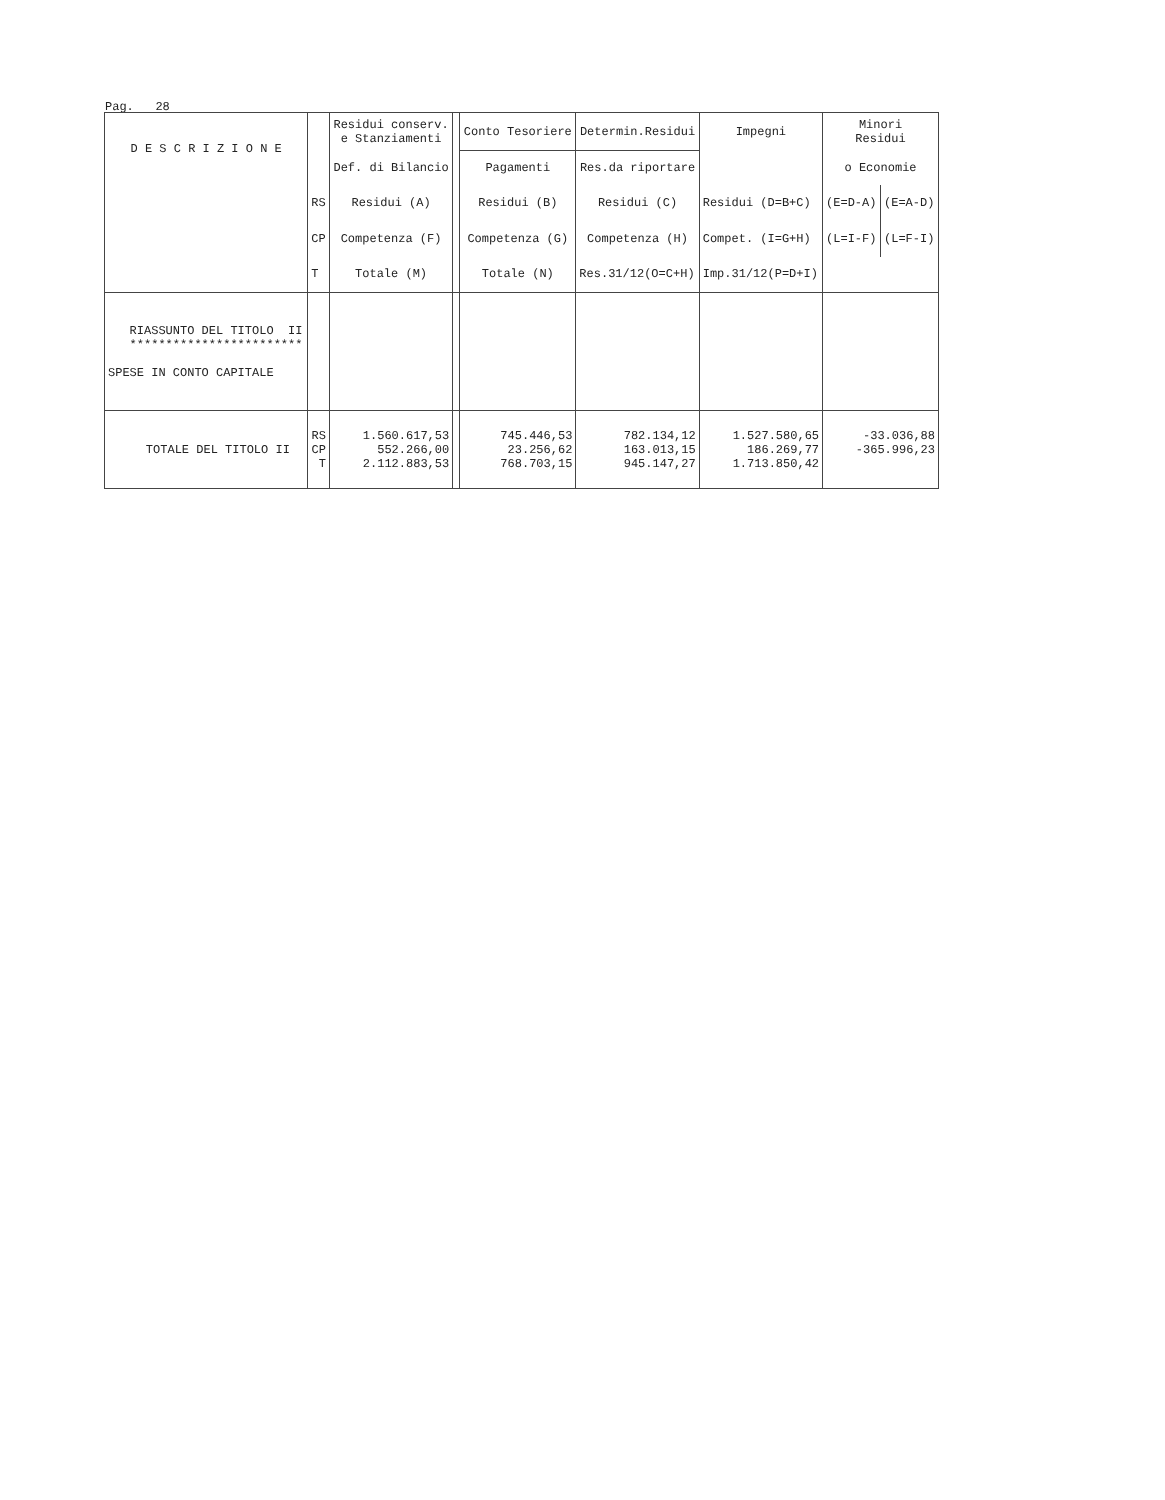Pag. 28
| D E S C R I Z I O N E | | Residui conserv. e Stanziamenti | | Conto Tesoriere | Determin.Residui | Impegni | Minori Residui | |
| --- | --- | --- | --- | --- | --- | --- | --- | --- |
| | | Def. di Bilancio | | Pagamenti | Res.da riportare | | o Economie | |
| | RS | Residui (A) | | Residui (B) | Residui (C) | Residui (D=B+C) | (E=D-A) | (E=A-D) |
| | CP | Competenza (F) | | Competenza (G) | Competenza (H) | Compet. (I=G+H) | (L=I-F) | (L=F-I) |
| | T | Totale (M) | | Totale (N) | Res.31/12(O=C+H) | Imp.31/12(P=D+I) | | |
| RIASSUNTO DEL TITOLO II ************************ SPESE IN CONTO CAPITALE | | | | | | | | |
| TOTALE DEL TITOLO II | RS CP T | 1.560.617,53 552.266,00 2.112.883,53 | | 745.446,53 23.256,62 768.703,15 | 782.134,12 163.013,15 945.147,27 | 1.527.580,65 186.269,77 1.713.850,42 | -33.036,88 -365.996,23 | |